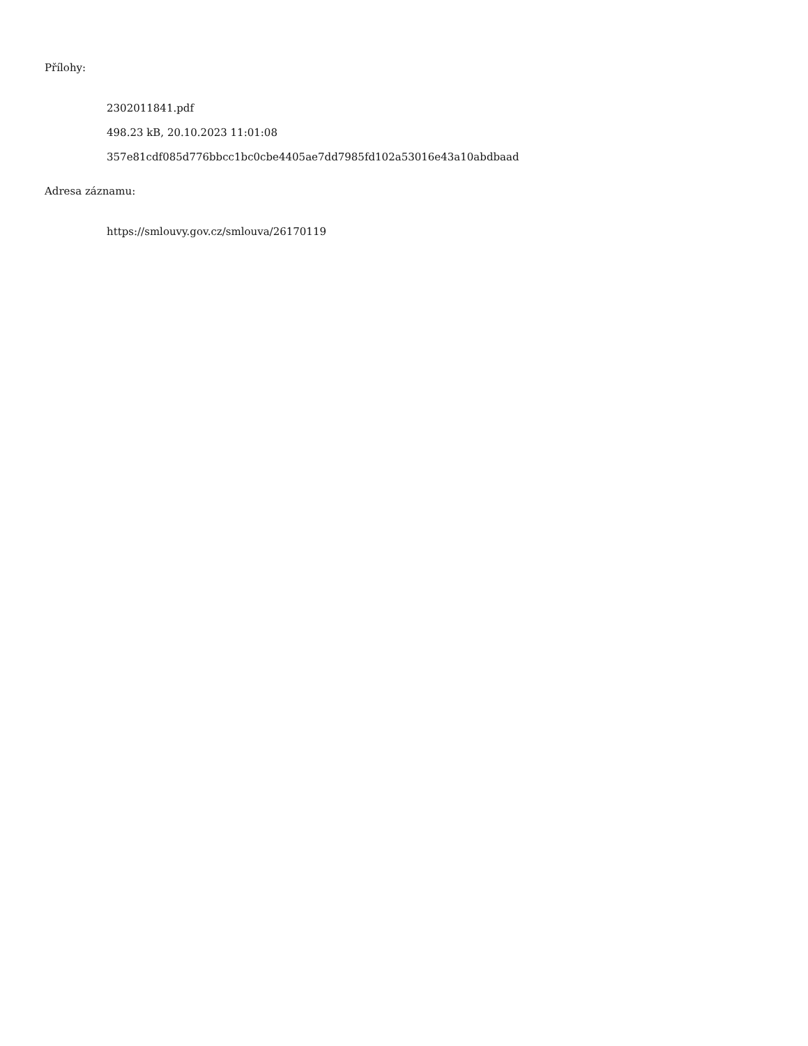Přílohy:
2302011841.pdf
498.23 kB, 20.10.2023 11:01:08
357e81cdf085d776bbcc1bc0cbe4405ae7dd7985fd102a53016e43a10abdbaad
Adresa záznamu:
https://smlouvy.gov.cz/smlouva/26170119